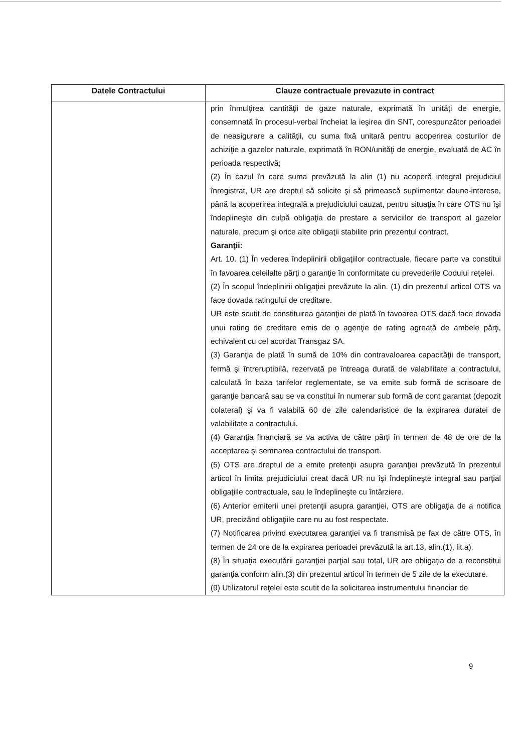| Datele Contractului | Clauze contractuale prevazute in contract |
| --- | --- |
| | prin înmulţirea cantităţii de gaze naturale, exprimată în unităţi de energie, consemnată în procesul-verbal încheiat la ieşirea din SNT, corespunzător perioadei de neasigurare a calităţii, cu suma fixă unitară pentru acoperirea costurilor de achiziţie a gazelor naturale, exprimată în RON/unităţi de energie, evaluată de AC în perioada respectivă; (2) În cazul în care suma prevăzută la alin (1) nu acoperă integral prejudiciul înregistrat, UR are dreptul să solicite şi să primească suplimentar daune-interese, până la acoperirea integrală a prejudiciului cauzat, pentru situaţia în care OTS nu îşi îndeplineşte din culpă obligaţia de prestare a serviciilor de transport al gazelor naturale, precum şi orice alte obligaţii stabilite prin prezentul contract. Garanţii: Art. 10. (1) În vederea îndeplinirii obligaţiilor contractuale, fiecare parte va constitui în favoarea celeilalte părţi o garanţie în conformitate cu prevederile Codului reţelei. (2) În scopul îndeplinirii obligaţiei prevăzute la alin. (1) din prezentul articol OTS va face dovada ratingului de creditare. UR este scutit de constituirea garanţiei de plată în favoarea OTS dacă face dovada unui rating de creditare emis de o agenţie de rating agreată de ambele părţi, echivalent cu cel acordat Transgaz SA. (3) Garanţia de plată în sumă de 10% din contravaloarea capacităţii de transport, fermă şi întreruptibilă, rezervată pe întreaga durată de valabilitate a contractului, calculată în baza tarifelor reglementate, se va emite sub formă de scrisoare de garanţie bancară sau se va constitui în numerar sub formă de cont garantat (depozit colateral) şi va fi valabilă 60 de zile calendaristice de la expirarea duratei de valabilitate a contractului. (4) Garanţia financiară se va activa de către părţi în termen de 48 de ore de la acceptarea şi semnarea contractului de transport. (5) OTS are dreptul de a emite pretenţii asupra garanţiei prevăzută în prezentul articol în limita prejudiciului creat dacă UR nu îşi îndeplineşte integral sau parţial obligaţiile contractuale, sau le îndeplineşte cu întârziere. (6) Anterior emiterii unei pretenţii asupra garanţiei, OTS are obligaţia de a notifica UR, precizând obligaţiile care nu au fost respectate. (7) Notificarea privind executarea garanţiei va fi transmisă pe fax de către OTS, în termen de 24 ore de la expirarea perioadei prevăzută la art.13, alin.(1), lit.a). (8) În situaţia executării garanţiei parţial sau total, UR are obligaţia de a reconstitui garanţia conform alin.(3) din prezentul articol în termen de 5 zile de la executare. (9) Utilizatorul reţelei este scutit de la solicitarea instrumentului financiar de |
9